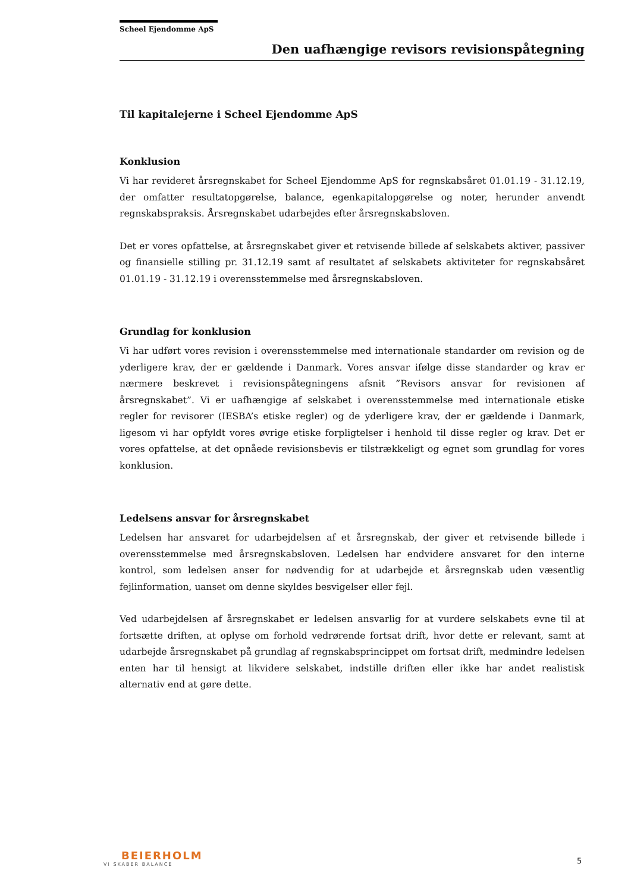Scheel Ejendomme ApS
Den uafhængige revisors revisionspåtegning
Til kapitalejerne i Scheel Ejendomme ApS
Konklusion
Vi har revideret årsregnskabet for Scheel Ejendomme ApS for regnskabsåret 01.01.19 - 31.12.19, der omfatter resultatopgørelse, balance, egenkapitalopgørelse og noter, herunder anvendt regnskabspraksis. Årsregnskabet udarbejdes efter årsregnskabsloven.
Det er vores opfattelse, at årsregnskabet giver et retvisende billede af selskabets aktiver, passiver og finansielle stilling pr. 31.12.19 samt af resultatet af selskabets aktiviteter for regnskabsåret 01.01.19 - 31.12.19 i overensstemmelse med årsregnskabsloven.
Grundlag for konklusion
Vi har udført vores revision i overensstemmelse med internationale standarder om revision og de yderligere krav, der er gældende i Danmark. Vores ansvar ifølge disse standarder og krav er nærmere beskrevet i revisionspåtegningens afsnit ”Revisors ansvar for revisionen af årsregnskabet”. Vi er uafhængige af selskabet i overensstemmelse med internationale etiske regler for revisorer (IESBA’s etiske regler) og de yderligere krav, der er gældende i Danmark, ligesom vi har opfyldt vores øvrige etiske forpligtelser i henhold til disse regler og krav. Det er vores opfattelse, at det opnåede revisionsbevis er tilstrækkeligt og egnet som grundlag for vores konklusion.
Ledelsens ansvar for årsregnskabet
Ledelsen har ansvaret for udarbejdelsen af et årsregnskab, der giver et retvisende billede i overensstemmelse med årsregnskabsloven. Ledelsen har endvidere ansvaret for den interne kontrol, som ledelsen anser for nødvendig for at udarbejde et årsregnskab uden væsentlig fejlinformation, uanset om denne skyldes besvigelser eller fejl.
Ved udarbejdelsen af årsregnskabet er ledelsen ansvarlig for at vurdere selskabets evne til at fortsætte driften, at oplyse om forhold vedrørende fortsat drift, hvor dette er relevant, samt at udarbejde årsregnskabet på grundlag af regnskabsprincippet om fortsat drift, medmindre ledelsen enten har til hensigt at likvidere selskabet, indstille driften eller ikke har andet realistisk alternativ end at gøre dette.
BEIERHOLM
VI SKABER BALANCE
5